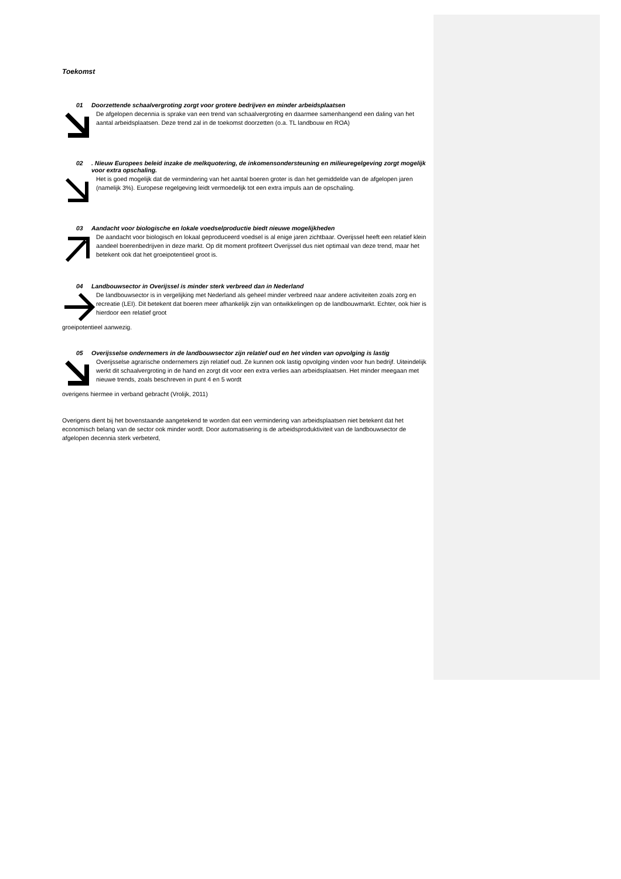Toekomst
01 Doorzettende schaalvergroting zorgt voor grotere bedrijven en minder arbeidsplaatsen
De afgelopen decennia is sprake van een trend van schaalvergroting en daarmee samenhangend een daling van het aantal arbeidsplaatsen. Deze trend zal in de toekomst doorzetten (o.a. TL landbouw en ROA)
02. Nieuw Europees beleid inzake de melkquotering, de inkomensondersteuning en milieuregelgeving zorgt mogelijk voor extra opschaling.
Het is goed mogelijk dat de vermindering van het aantal boeren groter is dan het gemiddelde van de afgelopen jaren (namelijk 3%). Europese regelgeving leidt vermoedelijk tot een extra impuls aan de opschaling.
03 Aandacht voor biologische en lokale voedselproductie biedt nieuwe mogelijkheden
De aandacht voor biologisch en lokaal geproduceerd voedsel is al enige jaren zichtbaar. Overijssel heeft een relatief klein aandeel boerenbedrijven in deze markt. Op dit moment profiteert Overijssel dus niet optimaal van deze trend, maar het betekent ook dat het groeipotentieel groot is.
04 Landbouwsector in Overijssel is minder sterk verbreed dan in Nederland
De landbouwsector is in vergelijking met Nederland als geheel minder verbreed naar andere activiteiten zoals zorg en recreatie (LEI). Dit betekent dat boeren meer afhankelijk zijn van ontwikkelingen op de landbouwmarkt. Echter, ook hier is hierdoor een relatief groot
groeipotentieel aanwezig.
05 Overijsselse ondernemers in de landbouwsector zijn relatief oud en het vinden van opvolging is lastig
Overijsselse agrarische ondernemers zijn relatief oud. Ze kunnen ook lastig opvolging vinden voor hun bedrijf. Uiteindelijk werkt dit schaalvergroting in de hand en zorgt dit voor een extra verlies aan arbeidsplaatsen. Het minder meegaan met nieuwe trends, zoals beschreven in punt 4 en 5 wordt
overigens hiermee in verband gebracht (Vrolijk, 2011)
Overigens dient bij het bovenstaande aangetekend te worden dat een vermindering van arbeidsplaatsen niet betekent dat het economisch belang van de sector ook minder wordt. Door automatisering is de arbeidsproduktiviteit van de landbouwsector de afgelopen decennia sterk verbeterd,